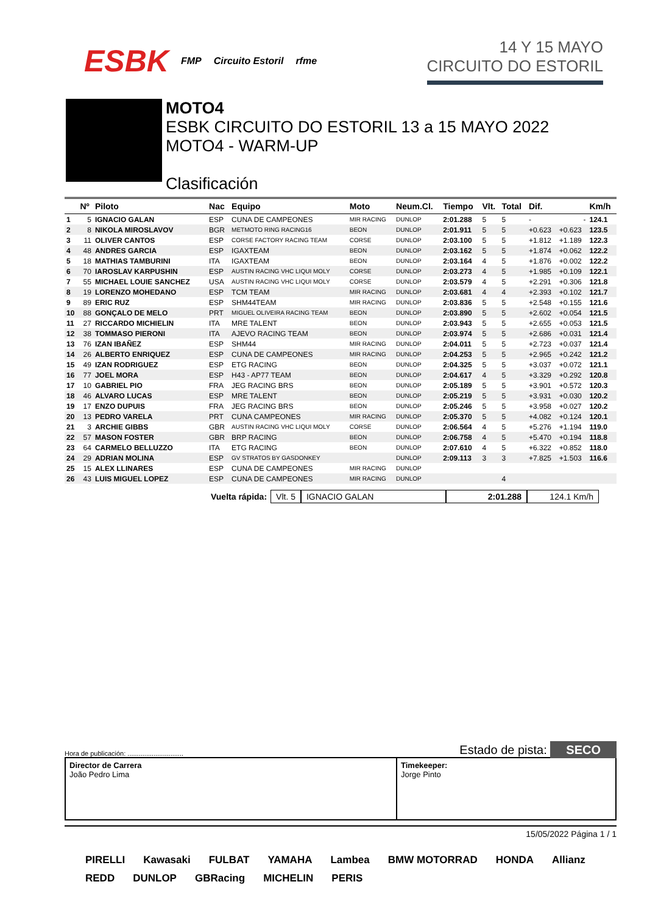ESBK FMP Circuito Estoril rfme
14 Y 15 MAYO
CIRCUITO DO ESTORIL
MOTO4
ESBK CIRCUITO DO ESTORIL 13 a 15 MAYO 2022
MOTO4 - WARM-UP
Clasificación
| | Nº | Piloto | Nac | Equipo | Moto | Neum.Cl. | Tiempo | Vlt. | Total | Dif. | | Km/h |
| --- | --- | --- | --- | --- | --- | --- | --- | --- | --- | --- | --- | --- |
| 1 | 5 | IGNACIO GALAN | ESP | CUNA DE CAMPEONES | MIR RACING | DUNLOP | 2:01.288 | 5 | 5 | - | - | 124.1 |
| 2 | 8 | NIKOLA MIROSLAVOV | BGR | METMOTO RING RACING16 | BEON | DUNLOP | 2:01.911 | 5 | 5 | +0.623 | +0.623 | 123.5 |
| 3 | 11 | OLIVER CANTOS | ESP | CORSE FACTORY RACING TEAM | CORSE | DUNLOP | 2:03.100 | 5 | 5 | +1.812 | +1.189 | 122.3 |
| 4 | 48 | ANDRES GARCIA | ESP | IGAXTEAM | BEON | DUNLOP | 2:03.162 | 5 | 5 | +1.874 | +0.062 | 122.2 |
| 5 | 18 | MATHIAS TAMBURINI | ITA | IGAXTEAM | BEON | DUNLOP | 2:03.164 | 4 | 5 | +1.876 | +0.002 | 122.2 |
| 6 | 70 | IAROSLAV KARPUSHIN | ESP | AUSTIN RACING VHC LIQUI MOLY | CORSE | DUNLOP | 2:03.273 | 4 | 5 | +1.985 | +0.109 | 122.1 |
| 7 | 55 | MICHAEL LOUIE SANCHEZ | USA | AUSTIN RACING VHC LIQUI MOLY | CORSE | DUNLOP | 2:03.579 | 4 | 5 | +2.291 | +0.306 | 121.8 |
| 8 | 19 | LORENZO MOHEDANO | ESP | TCM TEAM | MIR RACING | DUNLOP | 2:03.681 | 4 | 4 | +2.393 | +0.102 | 121.7 |
| 9 | 89 | ERIC RUZ | ESP | SHM44TEAM | MIR RACING | DUNLOP | 2:03.836 | 5 | 5 | +2.548 | +0.155 | 121.6 |
| 10 | 88 | GONÇALO DE MELO | PRT | MIGUEL OLIVEIRA RACING TEAM | BEON | DUNLOP | 2:03.890 | 5 | 5 | +2.602 | +0.054 | 121.5 |
| 11 | 27 | RICCARDO MICHIELIN | ITA | MRE TALENT | BEON | DUNLOP | 2:03.943 | 5 | 5 | +2.655 | +0.053 | 121.5 |
| 12 | 38 | TOMMASO PIERONI | ITA | AJEVO RACING TEAM | BEON | DUNLOP | 2:03.974 | 5 | 5 | +2.686 | +0.031 | 121.4 |
| 13 | 76 | IZAN IBAÑEZ | ESP | SHM44 | MIR RACING | DUNLOP | 2:04.011 | 5 | 5 | +2.723 | +0.037 | 121.4 |
| 14 | 26 | ALBERTO ENRIQUEZ | ESP | CUNA DE CAMPEONES | MIR RACING | DUNLOP | 2:04.253 | 5 | 5 | +2.965 | +0.242 | 121.2 |
| 15 | 49 | IZAN RODRIGUEZ | ESP | ETG RACING | BEON | DUNLOP | 2:04.325 | 5 | 5 | +3.037 | +0.072 | 121.1 |
| 16 | 77 | JOEL MORA | ESP | H43 - AP77 TEAM | BEON | DUNLOP | 2:04.617 | 4 | 5 | +3.329 | +0.292 | 120.8 |
| 17 | 10 | GABRIEL PIO | FRA | JEG RACING BRS | BEON | DUNLOP | 2:05.189 | 5 | 5 | +3.901 | +0.572 | 120.3 |
| 18 | 46 | ALVARO LUCAS | ESP | MRE TALENT | BEON | DUNLOP | 2:05.219 | 5 | 5 | +3.931 | +0.030 | 120.2 |
| 19 | 17 | ENZO DUPUIS | FRA | JEG RACING BRS | BEON | DUNLOP | 2:05.246 | 5 | 5 | +3.958 | +0.027 | 120.2 |
| 20 | 13 | PEDRO VARELA | PRT | CUNA CAMPEONES | MIR RACING | DUNLOP | 2:05.370 | 5 | 5 | +4.082 | +0.124 | 120.1 |
| 21 | 3 | ARCHIE GIBBS | GBR | AUSTIN RACING VHC LIQUI MOLY | CORSE | DUNLOP | 2:06.564 | 4 | 5 | +5.276 | +1.194 | 119.0 |
| 22 | 57 | MASON FOSTER | GBR | BRP RACING | BEON | DUNLOP | 2:06.758 | 4 | 5 | +5.470 | +0.194 | 118.8 |
| 23 | 64 | CARMELO BELLUZZO | ITA | ETG RACING | BEON | DUNLOP | 2:07.610 | 4 | 5 | +6.322 | +0.852 | 118.0 |
| 24 | 29 | ADRIAN MOLINA | ESP | GV STRATOS BY GASDONKEY | | DUNLOP | 2:09.113 | 3 | 3 | +7.825 | +1.503 | 116.6 |
| 25 | 15 | ALEX LLINARES | ESP | CUNA DE CAMPEONES | MIR RACING | DUNLOP | | | | | | |
| 26 | 43 | LUIS MIGUEL LOPEZ | ESP | CUNA DE CAMPEONES | MIR RACING | DUNLOP | | | 4 | | | |
Vuelta rápida: Vlt. 5 IGNACIO GALAN 2:01.288 124.1 Km/h
Hora de publicación: .............................. Estado de pista: SECO
Director de Carrera
João Pedro Lima
Timekeeper:
Jorge Pinto
15/05/2022 Página 1 / 1
PIRELLI Kawasaki FULBAT YAMAHA Lambea BMW MOTORRAD HONDA Allianz REDD DUNLOP GBRacing MICHELIN PERIS